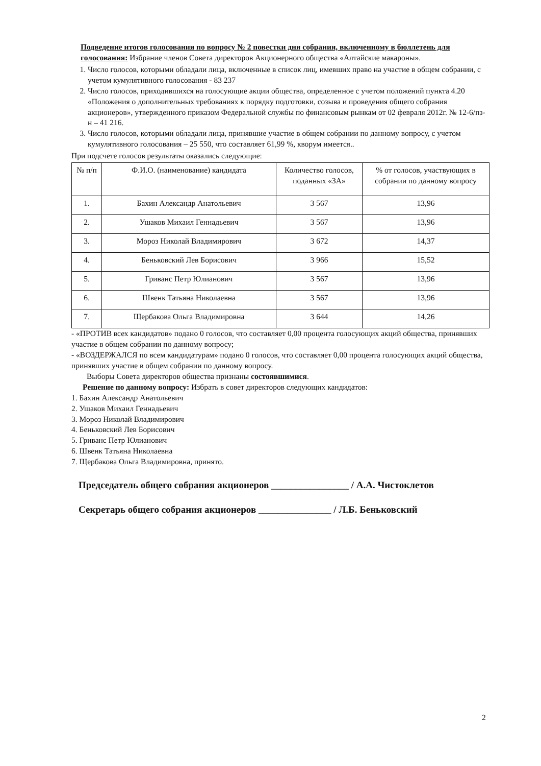Подведение итогов голосования по вопросу № 2 повестки дня собрания, включенному в бюллетень для голосования: Избрание членов Совета директоров Акционерного общества «Алтайские макароны».
1. Число голосов, которыми обладали лица, включенные в список лиц, имевших право на участие в общем собрании, с учетом кумулятивного голосования - 83 237
2. Число голосов, приходившихся на голосующие акции общества, определенное с учетом положений пункта 4.20 «Положения о дополнительных требованиях к порядку подготовки, созыва и проведения общего собрания акционеров», утвержденного приказом Федеральной службы по финансовым рынкам от 02 февраля 2012г. № 12-6/пз-н – 41 216.
3. Число голосов, которыми обладали лица, принявшие участие в общем собрании по данному вопросу, с учетом кумулятивного голосования – 25 550, что составляет 61,99 %, кворум имеется..
При подсчете голосов результаты оказались следующие:
| № п/п | Ф.И.О. (наименование) кандидата | Количество голосов, поданных «ЗА» | % от голосов, участвующих в собрании по данному вопросу |
| --- | --- | --- | --- |
| 1. | Бахин Александр Анатольевич | 3 567 | 13,96 |
| 2. | Ушаков Михаил Геннадьевич | 3 567 | 13,96 |
| 3. | Мороз Николай Владимирович | 3 672 | 14,37 |
| 4. | Беньковский Лев Борисович | 3 966 | 15,52 |
| 5. | Гриванс Петр Юлианович | 3 567 | 13,96 |
| 6. | Швенк Татьяна Николаевна | 3 567 | 13,96 |
| 7. | Щербакова Ольга Владимировна | 3 644 | 14,26 |
- «ПРОТИВ всех кандидатов» подано 0 голосов, что составляет 0,00 процента голосующих акций общества, принявших участие в общем собрании по данному вопросу;
- «ВОЗДЕРЖАЛСЯ по всем кандидатурам» подано 0 голосов, что составляет 0,00 процента голосующих акций общества, принявших участие в общем собрании по данному вопросу.
Выборы Совета директоров общества признаны состоявшимися.
Решение по данному вопросу: Избрать в совет директоров следующих кандидатов:
1. Бахин Александр Анатольевич
2. Ушаков Михаил Геннадьевич
3. Мороз Николай Владимирович
4. Беньковский Лев Борисович
5. Гриванс Петр Юлианович
6. Швенк Татьяна Николаевна
7. Щербакова Ольга Владимировна, принято.
Председатель общего собрания акционеров ________________ / А.А. Чистоклетов
Секретарь общего собрания акционеров _______________ / Л.Б. Беньковский
2